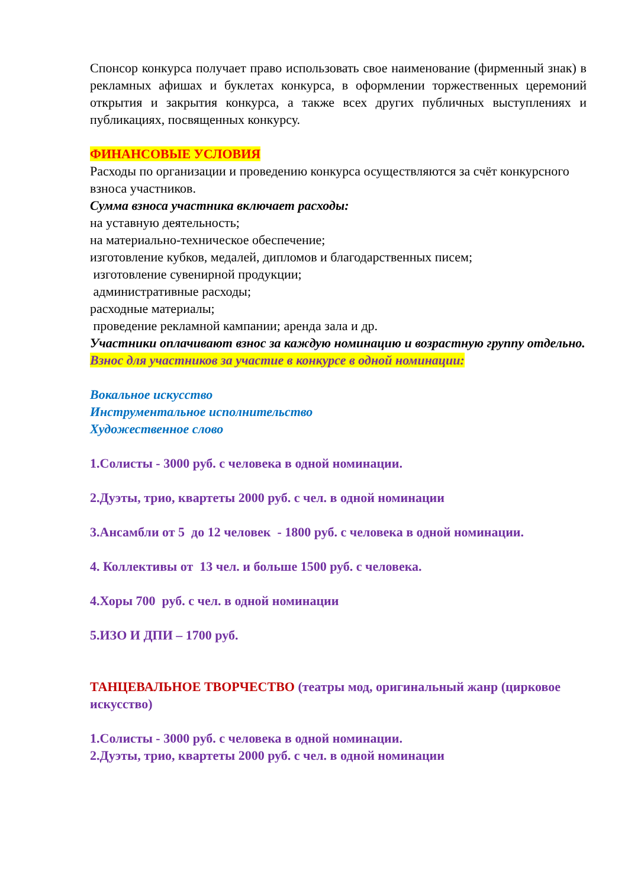Спонсор конкурса получает право использовать свое наименование (фирменный знак) в рекламных афишах и буклетах конкурса, в оформлении торжественных церемоний открытия и закрытия конкурса, а также всех других публичных выступлениях и публикациях, посвященных конкурсу.
ФИНАНСОВЫЕ УСЛОВИЯ
Расходы по организации и проведению конкурса осуществляются за счёт конкурсного взноса участников.
Сумма взноса участника включает расходы:
на уставную деятельность;
на материально-техническое обеспечение;
изготовление кубков, медалей, дипломов и благодарственных писем;
изготовление сувенирной продукции;
административные расходы;
расходные материалы;
проведение рекламной кампании; аренда зала и др.
Участники оплачивают взнос за каждую номинацию и возрастную группу отдельно.
Взнос для участников за участие в конкурсе в одной номинации:
Вокальное искусство
Инструментальное исполнительство
Художественное слово
1.Солисты - 3000 руб. с человека в одной номинации.
2.Дуэты, трио, квартеты 2000 руб. с чел. в одной номинации
3.Ансамбли от 5 до 12 человек - 1800 руб. с человека в одной номинации.
4. Коллективы от 13 чел. и больше 1500 руб. с человека.
4.Хоры 700 руб. с чел. в одной номинации
5.ИЗО И ДПИ – 1700 руб.
ТАНЦЕВАЛЬНОЕ ТВОРЧЕСТВО (театры мод, оригинальный жанр (цирковое искусство)
1.Солисты - 3000 руб. с человека в одной номинации.
2.Дуэты, трио, квартеты 2000 руб. с чел. в одной номинации